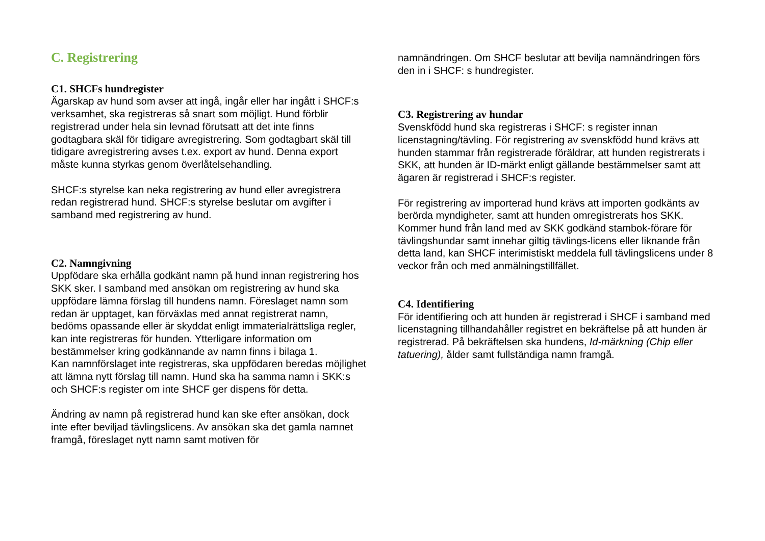C. Registrering
C1. SHCFs hundregister
Ägarskap av hund som avser att ingå, ingår eller har ingått i SHCF:s verksamhet, ska registreras så snart som möjligt. Hund förblir registrerad under hela sin levnad förutsatt att det inte finns godtagbara skäl för tidigare avregistrering. Som godtagbart skäl till tidigare avregistrering avses t.ex. export av hund. Denna export måste kunna styrkas genom överlåtelsehandling.
SHCF:s styrelse kan neka registrering av hund eller avregistrera redan registrerad hund. SHCF:s styrelse beslutar om avgifter i samband med registrering av hund.
C2. Namngivning
Uppfödare ska erhålla godkänt namn på hund innan registrering hos SKK sker. I samband med ansökan om registrering av hund ska uppfödare lämna förslag till hundens namn. Föreslaget namn som redan är upptaget, kan förväxlas med annat registrerat namn, bedöms opassande eller är skyddat enligt immaterialrättsliga regler, kan inte registreras för hunden. Ytterligare information om bestämmelser kring godkännande av namn finns i bilaga 1.
Kan namnförslaget inte registreras, ska uppfödaren beredas möjlighet att lämna nytt förslag till namn. Hund ska ha samma namn i SKK:s och SHCF:s register om inte SHCF ger dispens för detta.
Ändring av namn på registrerad hund kan ske efter ansökan, dock inte efter beviljad tävlingslicens. Av ansökan ska det gamla namnet framgå, föreslaget nytt namn samt motiven för
namnändringen. Om SHCF beslutar att bevilja namnändringen förs den in i SHCF: s hundregister.
C3. Registrering av hundar
Svenskfödd hund ska registreras i SHCF: s register innan licenstagning/tävling. För registrering av svenskfödd hund krävs att hunden stammar från registrerade föräldrar, att hunden registrerats i SKK, att hunden är ID-märkt enligt gällande bestämmelser samt att ägaren är registrerad i SHCF:s register.
För registrering av importerad hund krävs att importen godkänts av berörda myndigheter, samt att hunden omregistrerats hos SKK. Kommer hund från land med av SKK godkänd stambok-förare för tävlingshundar samt innehar giltig tävlings-licens eller liknande från detta land, kan SHCF interimistiskt meddela full tävlingslicens under 8 veckor från och med anmälningstillfället.
C4. Identifiering
För identifiering och att hunden är registrerad i SHCF i samband med licenstagning tillhandahåller registret en bekräftelse på att hunden är registrerad. På bekräftelsen ska hundens, Id-märkning (Chip eller tatuering), ålder samt fullständiga namn framgå.